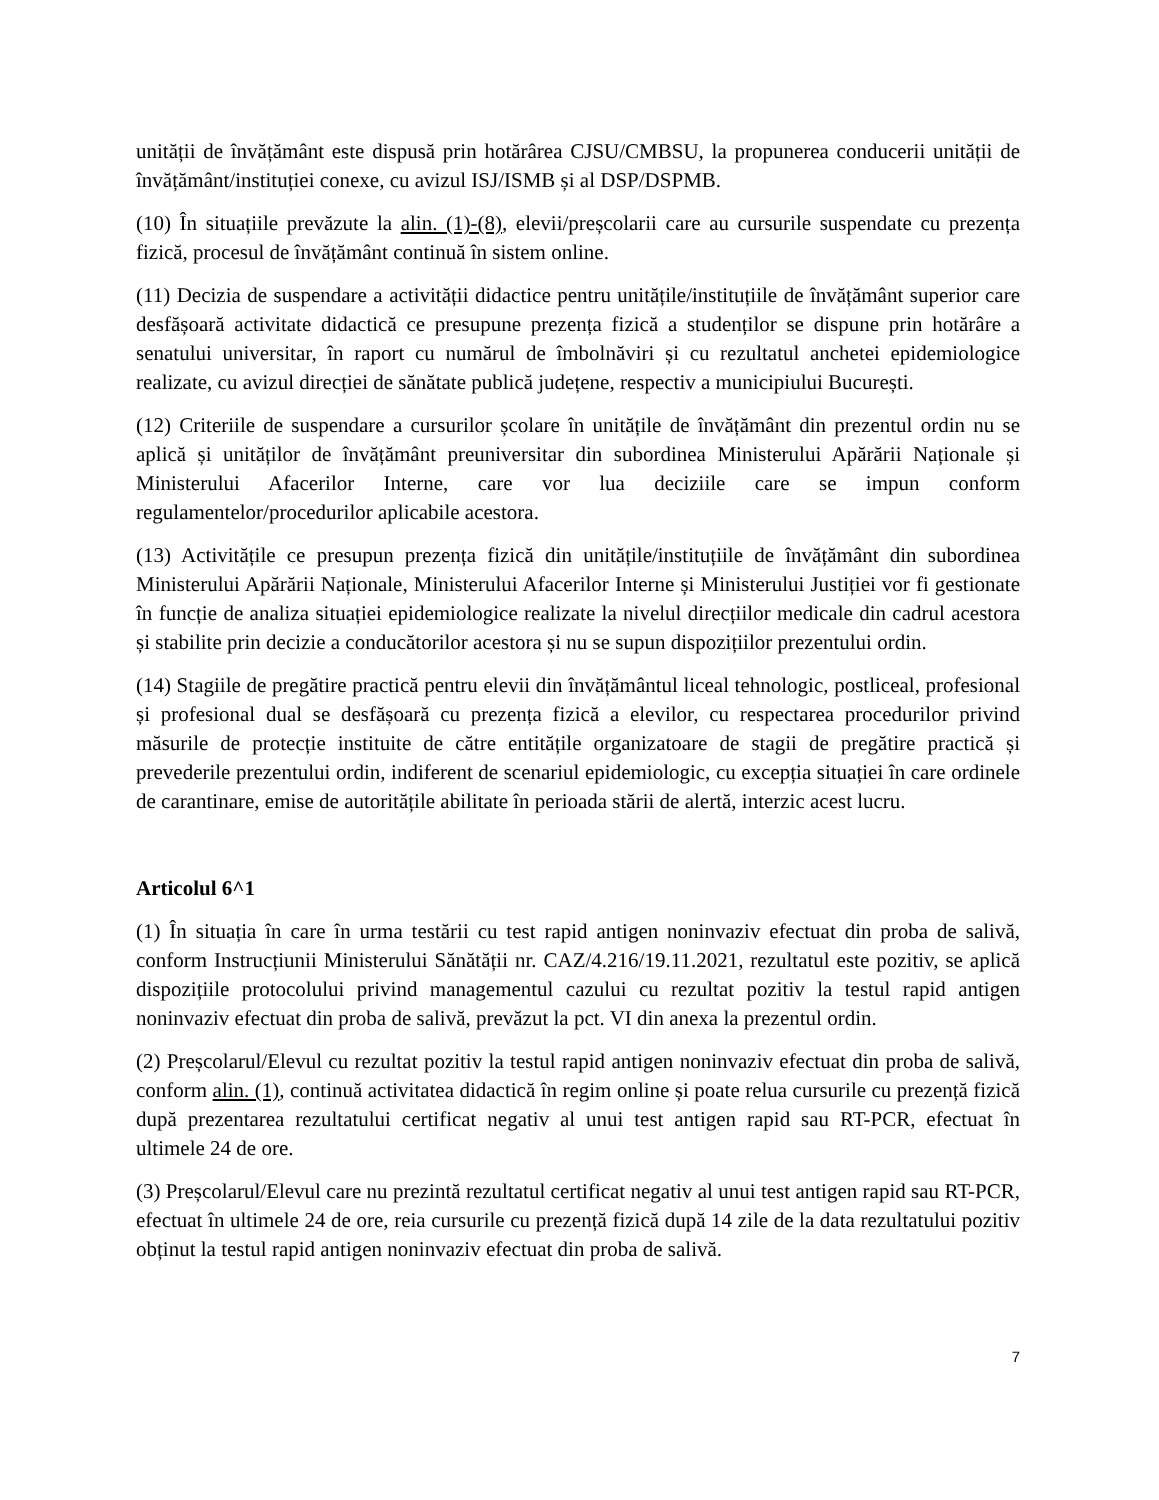unității de învățământ este dispusă prin hotărârea CJSU/CMBSU, la propunerea conducerii unității de învățământ/instituției conexe, cu avizul ISJ/ISMB și al DSP/DSPMB.
(10) În situațiile prevăzute la alin. (1)-(8), elevii/preșcolarii care au cursurile suspendate cu prezența fizică, procesul de învățământ continuă în sistem online.
(11) Decizia de suspendare a activității didactice pentru unitățile/instituțiile de învățământ superior care desfășoară activitate didactică ce presupune prezența fizică a studenților se dispune prin hotărâre a senatului universitar, în raport cu numărul de îmbolnăviri și cu rezultatul anchetei epidemiologice realizate, cu avizul direcției de sănătate publică județene, respectiv a municipiului București.
(12) Criteriile de suspendare a cursurilor școlare în unitățile de învățământ din prezentul ordin nu se aplică și unităților de învățământ preuniversitar din subordinea Ministerului Apărării Naționale și Ministerului Afacerilor Interne, care vor lua deciziile care se impun conform regulamentelor/procedurilor aplicabile acestora.
(13) Activitățile ce presupun prezența fizică din unitățile/instituțiile de învățământ din subordinea Ministerului Apărării Naționale, Ministerului Afacerilor Interne și Ministerului Justiției vor fi gestionate în funcție de analiza situației epidemiologice realizate la nivelul direcțiilor medicale din cadrul acestora și stabilite prin decizie a conducătorilor acestora și nu se supun dispozițiilor prezentului ordin.
(14) Stagiile de pregătire practică pentru elevii din învățământul liceal tehnologic, postliceal, profesional și profesional dual se desfășoară cu prezența fizică a elevilor, cu respectarea procedurilor privind măsurile de protecție instituite de către entitățile organizatoare de stagii de pregătire practică și prevederile prezentului ordin, indiferent de scenariul epidemiologic, cu excepția situației în care ordinele de carantinare, emise de autoritățile abilitate în perioada stării de alertă, interzic acest lucru.
Articolul 6^1
(1) În situația în care în urma testării cu test rapid antigen noninvaziv efectuat din proba de salivă, conform Instrucțiunii Ministerului Sănătății nr. CAZ/4.216/19.11.2021, rezultatul este pozitiv, se aplică dispozițiile protocolului privind managementul cazului cu rezultat pozitiv la testul rapid antigen noninvaziv efectuat din proba de salivă, prevăzut la pct. VI din anexa la prezentul ordin.
(2) Preșcolarul/Elevul cu rezultat pozitiv la testul rapid antigen noninvaziv efectuat din proba de salivă, conform alin. (1), continuă activitatea didactică în regim online și poate relua cursurile cu prezență fizică după prezentarea rezultatului certificat negativ al unui test antigen rapid sau RT-PCR, efectuat în ultimele 24 de ore.
(3) Preșcolarul/Elevul care nu prezintă rezultatul certificat negativ al unui test antigen rapid sau RT-PCR, efectuat în ultimele 24 de ore, reia cursurile cu prezență fizică după 14 zile de la data rezultatului pozitiv obținut la testul rapid antigen noninvaziv efectuat din proba de salivă.
7